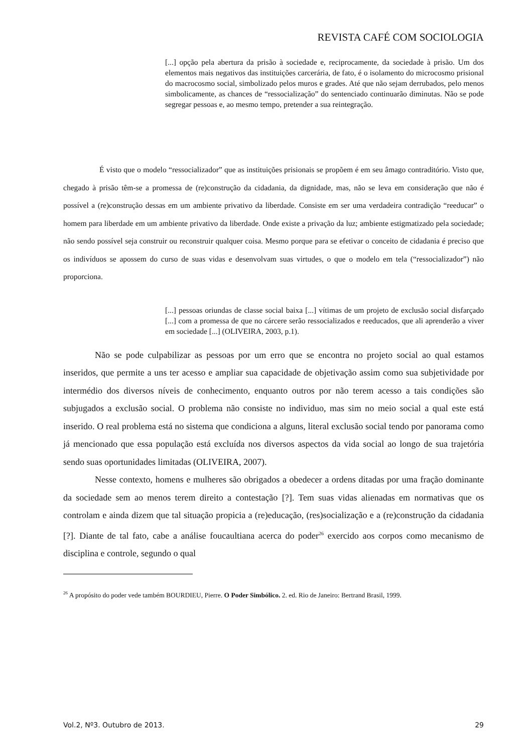REVISTA CAFÉ COM SOCIOLOGIA
[...] opção pela abertura da prisão à sociedade e, reciprocamente, da sociedade à prisão. Um dos elementos mais negativos das instituições carcerária, de fato, é o isolamento do microcosmo prisional do macrocosmo social, simbolizado pelos muros e grades. Até que não sejam derrubados, pelo menos simbolicamente, as chances de “ressocialização” do sentenciado continuarão diminutas. Não se pode segregar pessoas e, ao mesmo tempo, pretender a sua reintegração.
É visto que o modelo “ressocializador” que as instituições prisionais se propõem é em seu âmago contraditório. Visto que, chegado à prisão têm-se a promessa de (re)construção da cidadania, da dignidade, mas, não se leva em consideração que não é possível a (re)construção dessas em um ambiente privativo da liberdade. Consiste em ser uma verdadeira contradição “reeducar” o homem para liberdade em um ambiente privativo da liberdade. Onde existe a privação da luz; ambiente estigmatizado pela sociedade; não sendo possível seja construir ou reconstruir qualquer coisa. Mesmo porque para se efetivar o conceito de cidadania é preciso que os indivíduos se apossem do curso de suas vidas e desenvolvam suas virtudes, o que o modelo em tela (“ressocializador”) não proporciona.
[...] pessoas oriundas de classe social baixa [...] vítimas de um projeto de exclusão social disfarçado [...] com a promessa de que no cárcere serão ressocializados e reeducados, que ali aprenderão a viver em sociedade [...] (OLIVEIRA, 2003, p.1).
Não se pode culpabilizar as pessoas por um erro que se encontra no projeto social ao qual estamos inseridos, que permite a uns ter acesso e ampliar sua capacidade de objetivação assim como sua subjetividade por intermédio dos diversos níveis de conhecimento, enquanto outros por não terem acesso a tais condições são subjugados a exclusão social. O problema não consiste no individuo, mas sim no meio social a qual este está inserido. O real problema está no sistema que condiciona a alguns, literal exclusão social tendo por panorama como já mencionado que essa população está excluída nos diversos aspectos da vida social ao longo de sua trajetória sendo suas oportunidades limitadas (OLIVEIRA, 2007).
Nesse contexto, homens e mulheres são obrigados a obedecer a ordens ditadas por uma fração dominante da sociedade sem ao menos terem direito a contestação [?]. Tem suas vidas alienadas em normativas que os controlam e ainda dizem que tal situação propicia a (re)educação, (res)socialização e a (re)construção da cidadania [?]. Diante de tal fato, cabe a análise foucaultiana acerca do poder<sup>26</sup> exercido aos corpos como mecanismo de disciplina e controle, segundo o qual
<sup>26</sup> A propósito do poder vede também BOURDIEU, Pierre. O Poder Simbólico. 2. ed. Rio de Janeiro: Bertrand Brasil, 1999.
Vol.2, Nº3. Outubro de 2013. 29